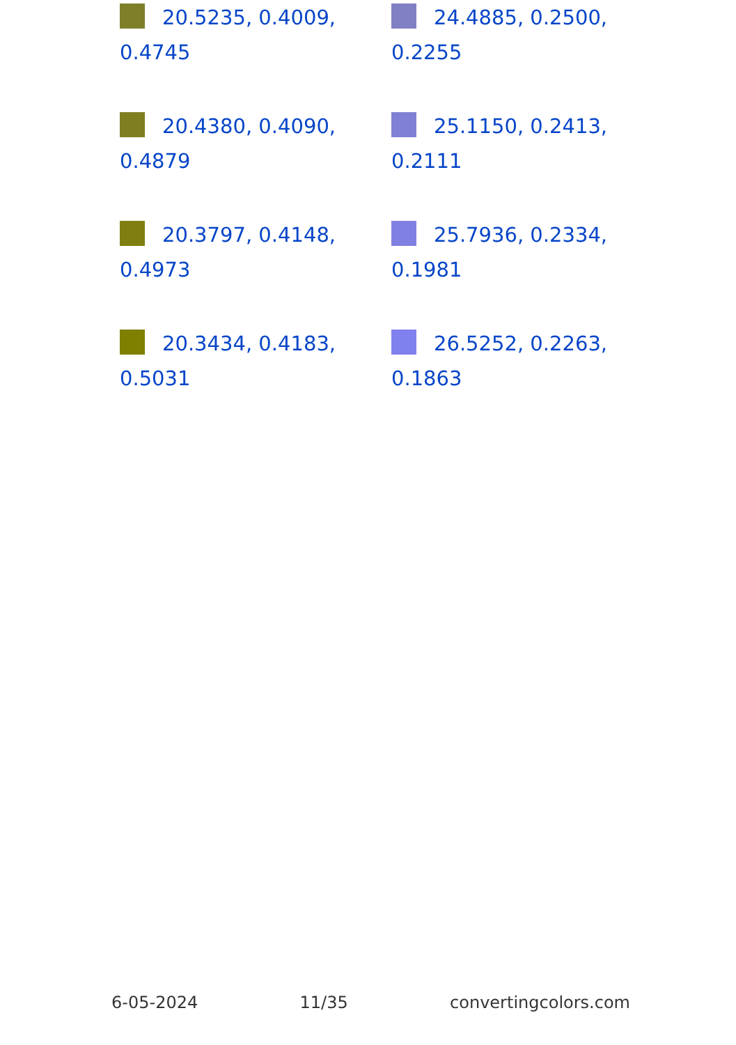20.5235, 0.4009, 0.4745
24.4885, 0.2500, 0.2255
20.4380, 0.4090, 0.4879
25.1150, 0.2413, 0.2111
20.3797, 0.4148, 0.4973
25.7936, 0.2334, 0.1981
20.3434, 0.4183, 0.5031
26.5252, 0.2263, 0.1863
6-05-2024 11/35 convertingcolors.com